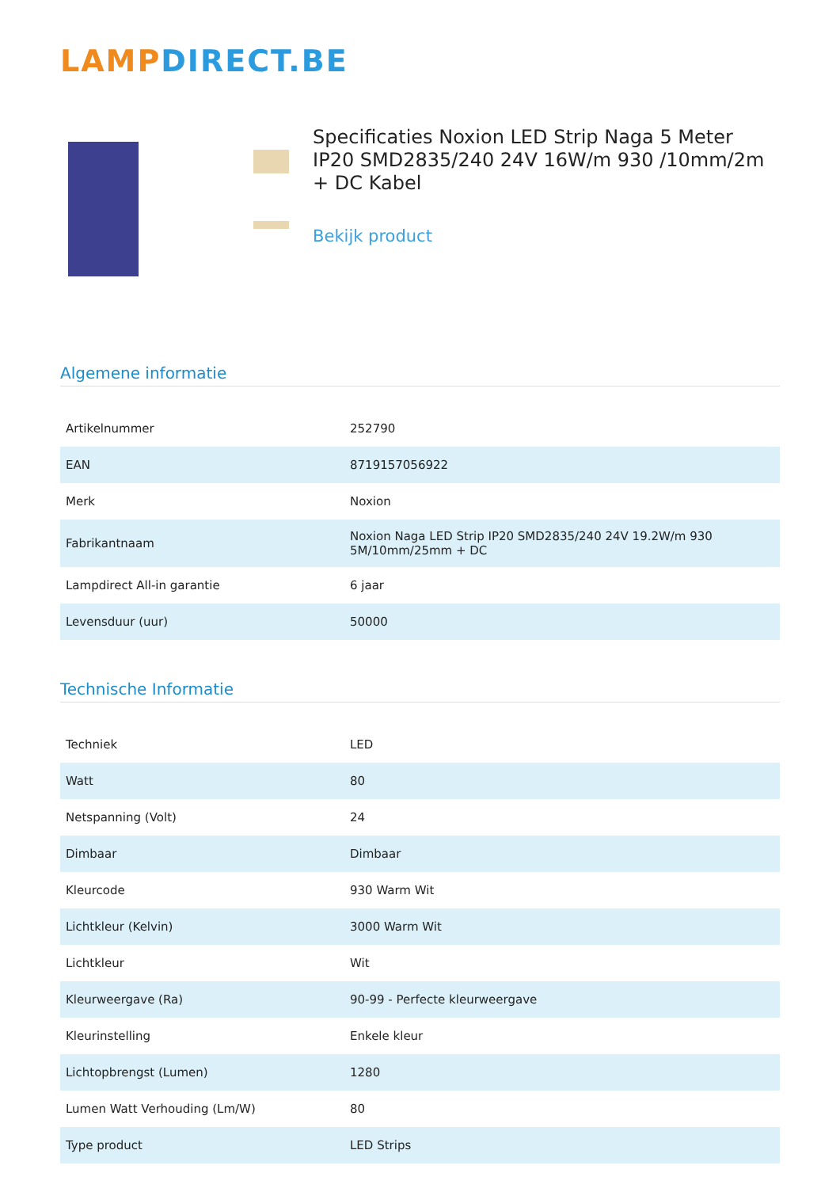LAMP DIRECT.BE
Specificaties Noxion LED Strip Naga 5 Meter IP20 SMD2835/240 24V 16W/m 930 /10mm/2m + DC Kabel
Bekijk product
Algemene informatie
| Artikelnummer | 252790 |
| EAN | 8719157056922 |
| Merk | Noxion |
| Fabrikantnaam | Noxion Naga LED Strip IP20 SMD2835/240 24V 19.2W/m 930 5M/10mm/25mm + DC |
| Lampdirect All-in garantie | 6 jaar |
| Levensduur (uur) | 50000 |
Technische Informatie
| Techniek | LED |
| Watt | 80 |
| Netspanning (Volt) | 24 |
| Dimbaar | Dimbaar |
| Kleurcode | 930 Warm Wit |
| Lichtkleur (Kelvin) | 3000 Warm Wit |
| Lichtkleur | Wit |
| Kleurweergave (Ra) | 90-99 - Perfecte kleurweergave |
| Kleurinstelling | Enkele kleur |
| Lichtopbrengst (Lumen) | 1280 |
| Lumen Watt Verhouding (Lm/W) | 80 |
| Type product | LED Strips |